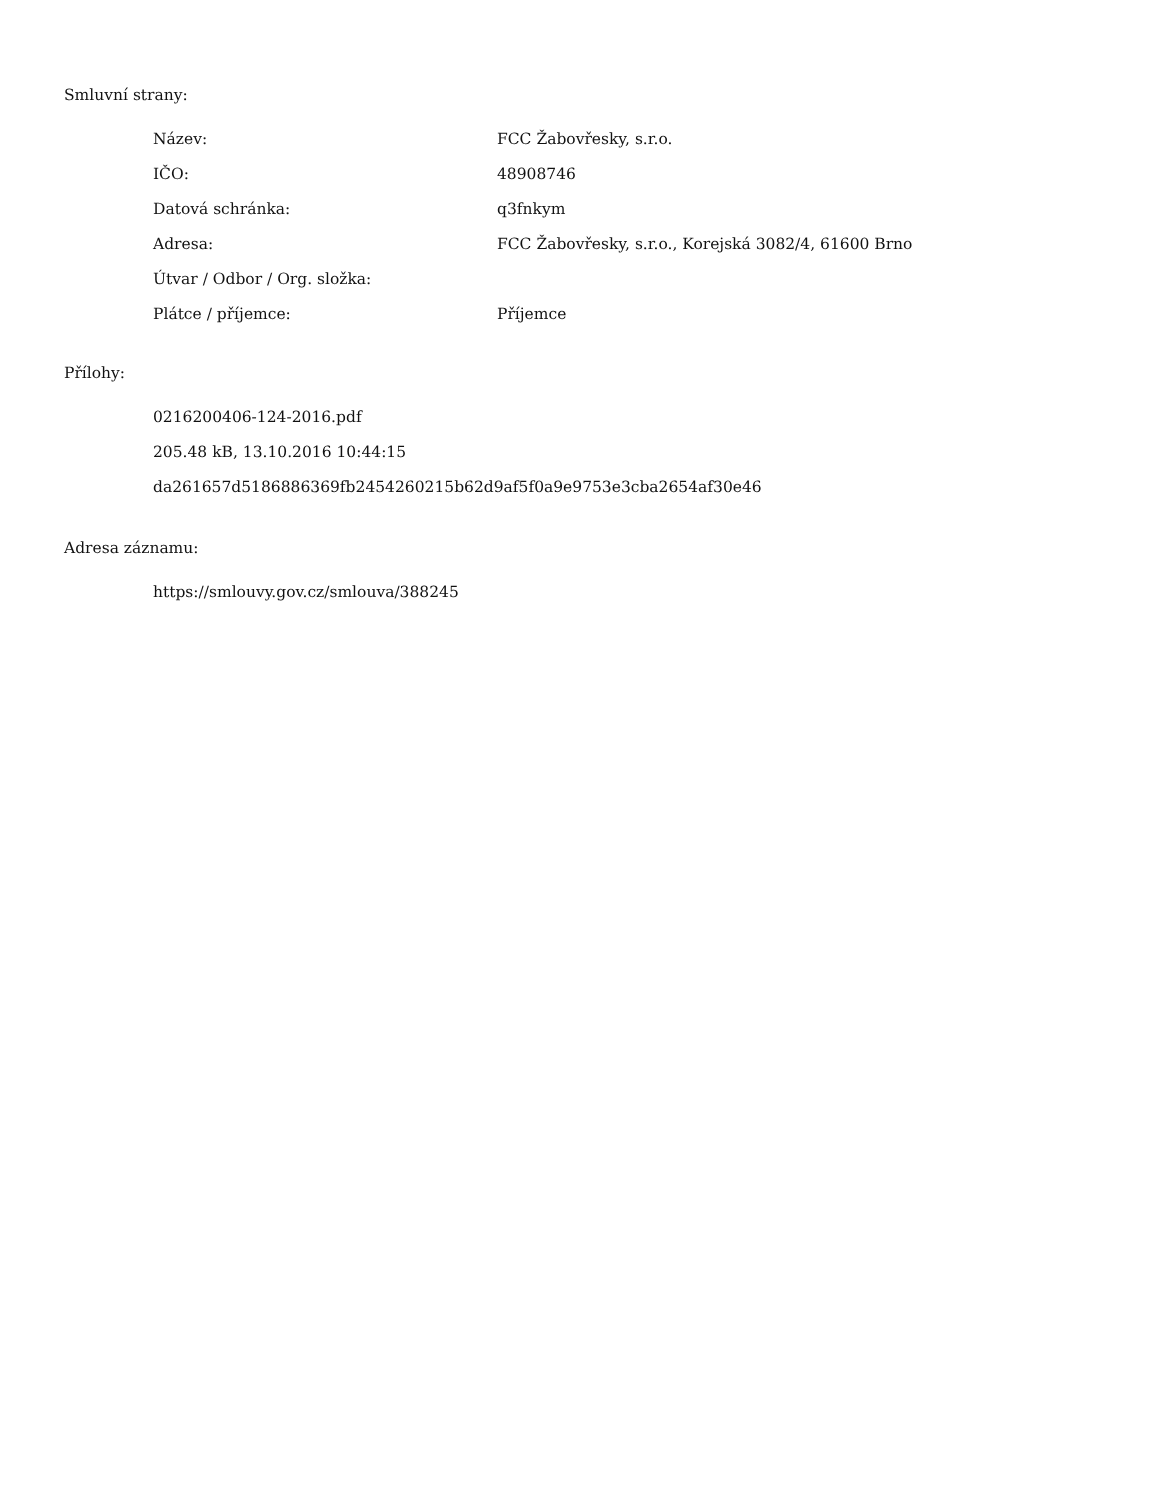Smluvní strany:
| Název: | FCC Žabovřesky, s.r.o. |
| IČO: | 48908746 |
| Datová schránka: | q3fnkym |
| Adresa: | FCC Žabovřesky, s.r.o., Korejská 3082/4, 61600 Brno |
| Útvar / Odbor / Org. složka: | |
| Plátce / příjemce: | Příjemce |
Přílohy:
0216200406-124-2016.pdf
205.48 kB, 13.10.2016 10:44:15
da261657d5186886369fb2454260215b62d9af5f0a9e9753e3cba2654af30e46
Adresa záznamu:
https://smlouvy.gov.cz/smlouva/388245